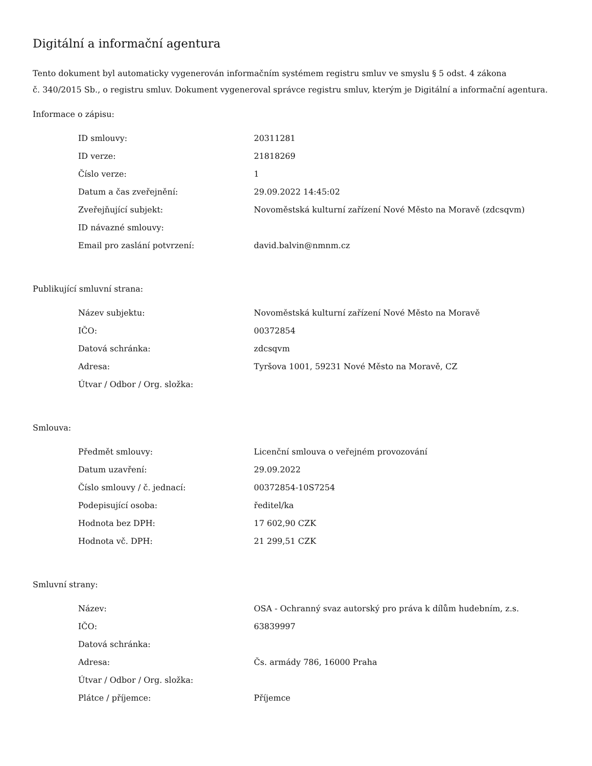Digitální a informační agentura
Tento dokument byl automaticky vygenerován informačním systémem registru smluv ve smyslu § 5 odst. 4 zákona
č. 340/2015 Sb., o registru smluv. Dokument vygeneroval správce registru smluv, kterým je Digitální a informační agentura.
Informace o zápisu:
| ID smlouvy: | 20311281 |
| ID verze: | 21818269 |
| Číslo verze: | 1 |
| Datum a čas zveřejnění: | 29.09.2022 14:45:02 |
| Zveřejňující subjekt: | Novoměstská kulturní zařízení Nové Město na Moravě (zdcsqvm) |
| ID návazné smlouvy: | |
| Email pro zaslání potvrzení: | david.balvin@nmnm.cz |
Publikující smluvní strana:
| Název subjektu: | Novoměstská kulturní zařízení Nové Město na Moravě |
| IČO: | 00372854 |
| Datová schránka: | zdcsqvm |
| Adresa: | Tyršova 1001, 59231 Nové Město na Moravě, CZ |
| Útvar / Odbor / Org. složka: | |
Smlouva:
| Předmět smlouvy: | Licenční smlouva o veřejném provozování |
| Datum uzavření: | 29.09.2022 |
| Číslo smlouvy / č. jednací: | 00372854-10S7254 |
| Podepisující osoba: | ředitel/ka |
| Hodnota bez DPH: | 17 602,90 CZK |
| Hodnota vč. DPH: | 21 299,51 CZK |
Smluvní strany:
| Název: | OSA - Ochranný svaz autorský pro práva k dílům hudebním, z.s. |
| IČO: | 63839997 |
| Datová schránka: | |
| Adresa: | Čs. armády 786, 16000 Praha |
| Útvar / Odbor / Org. složka: | |
| Plátce / příjemce: | Příjemce |